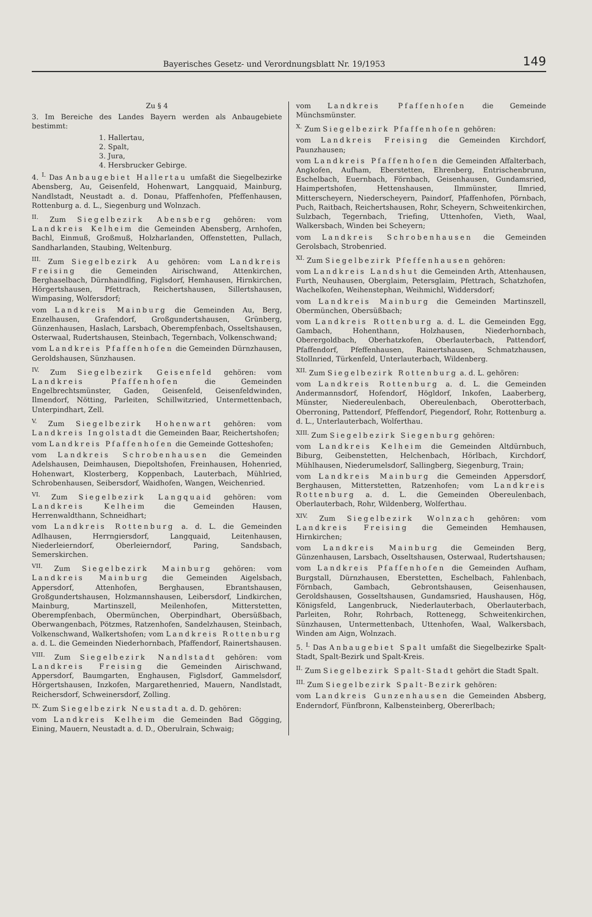Bayerisches Gesetz- und Verordnungsblatt Nr. 19/1953 149
Zu § 4
3. Im Bereiche des Landes Bayern werden als Anbaugebiete bestimmt:
1. Hallertau,
2. Spalt,
3. Jura,
4. Hersbrucker Gebirge.
4. <sup>I.</sup> Das Anbaugebiet Hallertau umfaßt die Siegelbezirke Abensberg, Au, Geisenfeld, Hohenwart, Langquaid, Mainburg, Nandlstadt, Neustadt a. d. Donau, Pfaffenhofen, Pfeffenhausen, Rottenburg a. d. L., Siegenburg und Wolnzach.
<sup>II.</sup> Zum Siegelbezirk Abensberg gehören: vom Landkreis Kelheim die Gemeinden Abensberg, Arnhofen, Bachl, Einmuß, Großmuß, Holzharlanden, Offenstetten, Pullach, Sandharlanden, Staubing, Weltenburg.
<sup>III.</sup> Zum Siegelbezirk Au gehören: vom Landkreis Freising die Gemeinden Airischwand, Attenkirchen, Berghaselbach, Dürnhaindlfing, Figlsdorf, Hemhausen, Hirnkirchen, Hörgertshausen, Pfettrach, Reichertshausen, Sillertshausen, Wimpasing, Wolfersdorf;
vom Landkreis Mainburg die Gemeinden Au, Berg, Enzelhausen, Grafendorf, Großgundertshausen, Grünberg, Günzenhausen, Haslach, Larsbach, Oberempfenbach, Osseltshausen, Osterwaal, Rudertshausen, Steinbach, Tegernbach, Volkenschwand;
vom Landkreis Pfaffenhofen die Gemeinden Dürnzhausen, Geroldshausen, Sünzhausen.
<sup>IV.</sup> Zum Siegelbezirk Geisenfeld gehören: vom Landkreis Pfaffenhofen die Gemeinden Engelbrechtsmünster, Gaden, Geisenfeld, Geisenfeldwinden, Ilmendorf, Nötting, Parleiten, Schillwitzried, Untermettenbach, Unterpindhart, Zell.
<sup>V.</sup> Zum Siegelbezirk Hohenwart gehören: vom Landkreis Ingolstadt die Gemeinden Baar, Reichertshofen;
vom Landkreis Pfaffenhofen die Gemeinde Gotteshofen;
vom Landkreis Schrobenhausen die Gemeinden Adelshausen, Deimhausen, Diepoltshofen, Freinhausen, Hohenried, Hohenwart, Klosterberg, Koppenbach, Lauterbach, Mühlried, Schrobenhausen, Seibersdorf, Waidhofen, Wangen, Weichenried.
<sup>VI.</sup> Zum Siegelbezirk Langquaid gehören: vom Landkreis Kelheim die Gemeinden Hausen, Herrenwaldthann, Schneidhart;
vom Landkreis Rottenburg a. d. L. die Gemeinden Adlhausen, Herrngiersdorf, Langquaid, Leitenhausen, Niederleierndorf, Oberleierndorf, Paring, Sandsbach, Semerskirchen.
<sup>VII.</sup> Zum Siegelbezirk Mainburg gehören: vom Landkreis Mainburg die Gemeinden Aigelsbach, Appersdorf, Attenhofen, Berghausen, Ebrantshausen, Großgundertshausen, Holzmannshausen, Leibersdorf, Lindkirchen, Mainburg, Martinszell, Meilenhofen, Mitterstetten, Oberempfenbach, Obermünchen, Oberpindhart, Obersüßbach, Oberwangenbach, Pötzmes, Ratzenhofen, Sandelzhausen, Steinbach, Volkenschwand, Walkertshofen; vom Landkreis Rottenburg a. d. L. die Gemeinden Niederhornbach, Pfaffendorf, Rainertshausen.
<sup>VIII.</sup> Zum Siegelbezirk Nandlstadt gehören: vom Landkreis Freising die Gemeinden Airischwand, Appersdorf, Baumgarten, Enghausen, Figlsdorf, Gammelsdorf, Hörgertshausen, Inzkofen, Margarethenried, Mauern, Nandlstadt, Reichersdorf, Schweinersdorf, Zolling.
<sup>IX.</sup> Zum Siegelbezirk Neustadt a. d. D. gehören:
vom Landkreis Kelheim die Gemeinden Bad Gögging, Eining, Mauern, Neustadt a. d. D., Oberulrain, Schwaig;
vom Landkreis Pfaffenhofen die Gemeinde Münchsmünster.
<sup>X.</sup> Zum Siegelbezirk Pfaffenhofen gehören:
vom Landkreis Freising die Gemeinden Kirchdorf, Paunzhausen;
vom Landkreis Pfaffenhofen die Gemeinden Affalterbach, Angkofen, Aufham, Eberstetten, Ehrenberg, Entrischenbrunn, Eschelbach, Euernbach, Förnbach, Geisenhausen, Gundamsried, Haimpertshofen, Hettenshausen, Ilmmünster, Ilmried, Mitterscheyern, Niederscheyern, Paindorf, Pfaffenhofen, Pörnbach, Puch, Raitbach, Reichertshausen, Rohr, Scheyern, Schweitenkirchen, Sulzbach, Tegernbach, Triefing, Uttenhofen, Vieth, Waal, Walkersbach, Winden bei Scheyern;
vom Landkreis Schrobenhausen die Gemeinden Gerolsbach, Strobenried.
<sup>XI.</sup> Zum Siegelbezirk Pfeffenhausen gehören:
vom Landkreis Landshut die Gemeinden Arth, Attenhausen, Furth, Neuhausen, Oberglaim, Petersglaim, Pfettrach, Schatzhofen, Wachelkofen, Weihenstephan, Weihmichl, Widdersdorf;
vom Landkreis Mainburg die Gemeinden Martinszell, Obermünchen, Obersüßbach;
vom Landkreis Rottenburg a. d. L. die Gemeinden Egg, Gambach, Hohenthann, Holzhausen, Niederhornbach, Oberergoldbach, Oberhatzkofen, Oberlauterbach, Pattendorf, Pfaffendorf, Pfeffenhausen, Rainertshausen, Schmatzhausen, Stollnried, Türkenfeld, Unterlauterbach, Wildenberg.
<sup>XII.</sup> Zum Siegelbezirk Rottenburg a. d. L. gehören:
vom Landkreis Rottenburg a. d. L. die Gemeinden Andermannsdorf, Hofendorf, Högldorf, Inkofen, Laaberberg, Münster, Niedereulenbach, Obereulenbach, Oberotterbach, Oberroning, Pattendorf, Pfeffendorf, Piegendorf, Rohr, Rottenburg a. d. L., Unterlauterbach, Wolferthau.
<sup>XIII.</sup> Zum Siegelbezirk Siegenburg gehören:
vom Landkreis Kelheim die Gemeinden Altdürnbuch, Biburg, Geibenstetten, Helchenbach, Hörlbach, Kirchdorf, Mühlhausen, Niederumelsdorf, Sallingberg, Siegenburg, Train;
vom Landkreis Mainburg die Gemeinden Appersdorf, Berghausen, Mitterstetten, Ratzenhofen; vom Landkreis Rottenburg a. d. L. die Gemeinden Obereulenbach, Oberlauterbach, Rohr, Wildenberg, Wolferthau.
<sup>XIV.</sup> Zum Siegelbezirk Wolnzach gehören: vom Landkreis Freising die Gemeinden Hemhausen, Hirnkirchen;
vom Landkreis Mainburg die Gemeinden Berg, Günzenhausen, Larsbach, Osseltshausen, Osterwaal, Rudertshausen;
vom Landkreis Pfaffenhofen die Gemeinden Aufham, Burgstall, Dürnzhausen, Eberstetten, Eschelbach, Fahlenbach, Förnbach, Gambach, Gebrontshausen, Geisenhausen, Geroldshausen, Gosseltshausen, Gundamsried, Haushausen, Hög, Königsfeld, Langenbruck, Niederlauterbach, Oberlauterbach, Parleiten, Rohr, Rohrbach, Rottenegg, Schweitenkirchen, Sünzhausen, Untermettenbach, Uttenhofen, Waal, Walkersbach, Winden am Aign, Wolnzach.
5. <sup>I.</sup> Das Anbaugebiet Spalt umfaßt die Siegelbezirke Spalt-Stadt, Spalt-Bezirk und Spalt-Kreis.
<sup>II.</sup> Zum Siegelbezirk Spalt-Stadt gehört die Stadt Spalt.
<sup>III.</sup> Zum Siegelbezirk Spalt-Bezirk gehören:
vom Landkreis Gunzenhausen die Gemeinden Absberg, Enderndorf, Fünfbronn, Kalbensteinberg, Obererlbach;